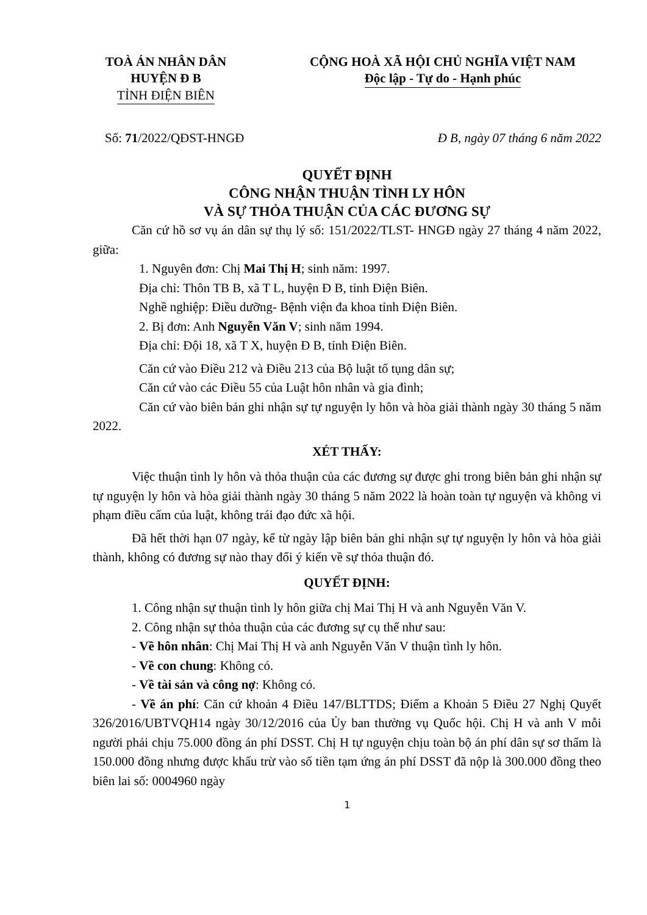TOÀ ÁN NHÂN DÂN
HUYỆN Đ B
TỈNH ĐIỆN BIÊN
CỘNG HOÀ XÃ HỘI CHỦ NGHĨA VIỆT NAM
Độc lập - Tự do - Hạnh phúc
Số: 71/2022/QĐST-HNGĐ Đ B, ngày 07 tháng 6 năm 2022
QUYẾT ĐỊNH
CÔNG NHẬN THUẬN TÌNH LY HÔN
VÀ SỰ THỎA THUẬN CỦA CÁC ĐƯƠNG SỰ
Căn cứ hồ sơ vụ án dân sự thụ lý số: 151/2022/TLST- HNGĐ ngày 27 tháng 4 năm 2022, giữa:
1. Nguyên đơn: Chị Mai Thị H; sinh năm: 1997.
Địa chỉ: Thôn TB B, xã T L, huyện Đ B, tỉnh Điện Biên.
Nghề nghiệp: Điều dưỡng- Bệnh viện đa khoa tỉnh Điện Biên.
2. Bị đơn: Anh Nguyễn Văn V; sinh năm 1994.
Địa chỉ: Đội 18, xã T X, huyện Đ B, tỉnh Điện Biên.
Căn cứ vào Điều 212 và Điều 213 của Bộ luật tố tụng dân sự;
Căn cứ vào các Điều 55 của Luật hôn nhân và gia đình;
Căn cứ vào biên bản ghi nhận sự tự nguyện ly hôn và hòa giải thành ngày 30 tháng 5 năm 2022.
XÉT THẤY:
Việc thuận tình ly hôn và thỏa thuận của các đương sự được ghi trong biên bản ghi nhận sự tự nguyện ly hôn và hòa giải thành ngày 30 tháng 5 năm 2022 là hoàn toàn tự nguyện và không vi phạm điều cấm của luật, không trái đạo đức xã hội.
Đã hết thời hạn 07 ngày, kể từ ngày lập biên bản ghi nhận sự tự nguyện ly hôn và hòa giải thành, không có đương sự nào thay đổi ý kiến về sự thỏa thuận đó.
QUYẾT ĐỊNH:
1. Công nhận sự thuận tình ly hôn giữa chị Mai Thị H và anh Nguyễn Văn V.
2. Công nhận sự thỏa thuận của các đương sự cụ thể như sau:
- Về hôn nhân: Chị Mai Thị H và anh Nguyễn Văn V thuận tình ly hôn.
- Về con chung: Không có.
- Về tài sản và công nợ: Không có.
- Về án phí: Căn cứ khoản 4 Điều 147/BLTTDS; Điểm a Khoản 5 Điều 27 Nghị Quyết 326/2016/UBTVQH14 ngày 30/12/2016 của Ủy ban thường vụ Quốc hội. Chị H và anh V mỗi người phải chịu 75.000 đồng án phí DSST. Chị H tự nguyện chịu toàn bộ án phí dân sự sơ thẩm là 150.000 đồng nhưng được khấu trừ vào số tiền tạm ứng án phí DSST đã nộp là 300.000 đồng theo biên lai số: 0004960 ngày
1